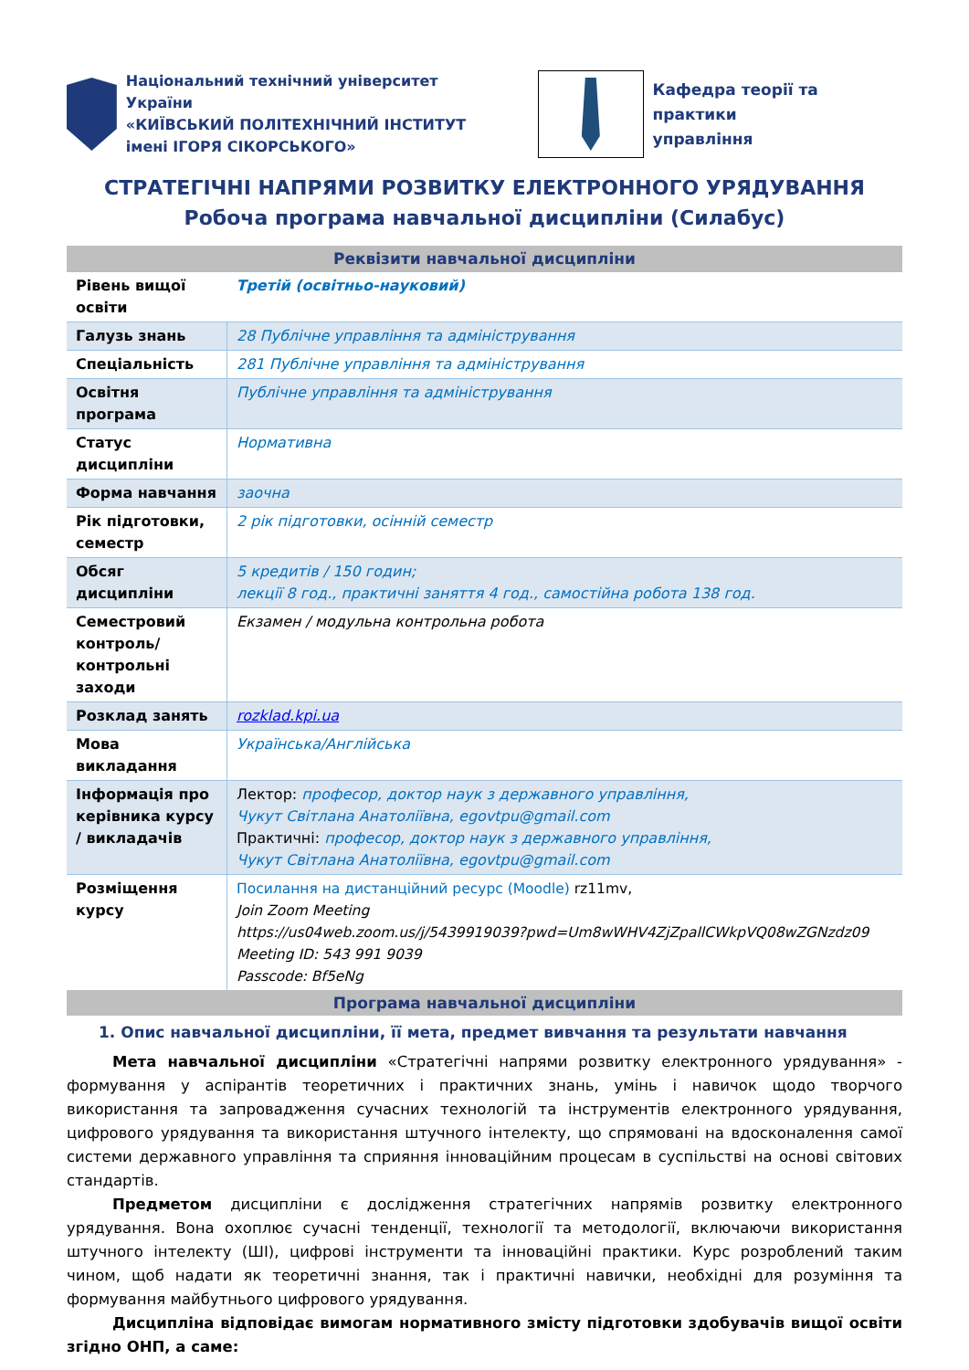Національний технічний університет України
«КИЇВСЬКИЙ ПОЛІТЕХНІЧНИЙ ІНСТИТУТ
імені ІГОРЯ СІКОРСЬКОГО»
Кафедра теорії та практики
управління
СТРАТЕГІЧНІ НАПРЯМИ РОЗВИТКУ ЕЛЕКТРОННОГО УРЯДУВАННЯ
Робоча програма навчальної дисципліни (Силабус)
| Реквізити навчальної дисципліни | |
| --- | --- |
| Рівень вищої освіти | Третій (освітньо-науковий) |
| Галузь знань | 28 Публічне управління та адміністрування |
| Спеціальність | 281 Публічне управління та адміністрування |
| Освітня програма | Публічне управління та адміністрування |
| Статус дисципліни | Нормативна |
| Форма навчання | заочна |
| Рік підготовки, семестр | 2 рік підготовки, осінній семестр |
| Обсяг дисципліни | 5 кредитів / 150 годин; лекції 8 год., практичні заняття 4 год., самостійна робота 138 год. |
| Семестровий контроль/ контрольні заходи | Екзамен / модульна контрольна робота |
| Розклад занять | rozklad.kpi.ua |
| Мова викладання | Українська/Англійська |
| Інформація про керівника курсу / викладачів | Лектор: професор, доктор наук з державного управління, Чукут Світлана Анатоліївна, egovtpu@gmail.com Практичні: професор, доктор наук з державного управління, Чукут Світлана Анатоліївна, egovtpu@gmail.com |
| Розміщення курсу | Посилання на дистанційний ресурс (Moodle) rz11mv, Join Zoom Meeting https://us04web.zoom.us/j/5439919039?pwd=Um8wWHV4ZjZpallCWkpVQ08wZGNzdz09 Meeting ID: 543 991 9039 Passcode: Bf5eNg |
| Програма навчальної дисципліни | |
1. Опис навчальної дисципліни, її мета, предмет вивчання та результати навчання
Мета навчальної дисципліни «Стратегічні напрями розвитку електронного урядування» - формування у аспірантів теоретичних і практичних знань, умінь і навичок щодо творчого використання та запровадження сучасних технологій та інструментів електронного урядування, цифрового урядування та використання штучного інтелекту, що спрямовані на вдосконалення самої системи державного управління та сприяння інноваційним процесам в суспільстві на основі світових стандартів.
Предметом дисципліни є дослідження стратегічних напрямів розвитку електронного урядування. Вона охоплює сучасні тенденції, технології та методології, включаючи використання штучного інтелекту (ШІ), цифрові інструменти та інноваційні практики. Курс розроблений таким чином, щоб надати як теоретичні знання, так і практичні навички, необхідні для розуміння та формування майбутнього цифрового урядування.
Дисципліна відповідає вимогам нормативного змісту підготовки здобувачів вищої освіти згідно ОНП, а саме: